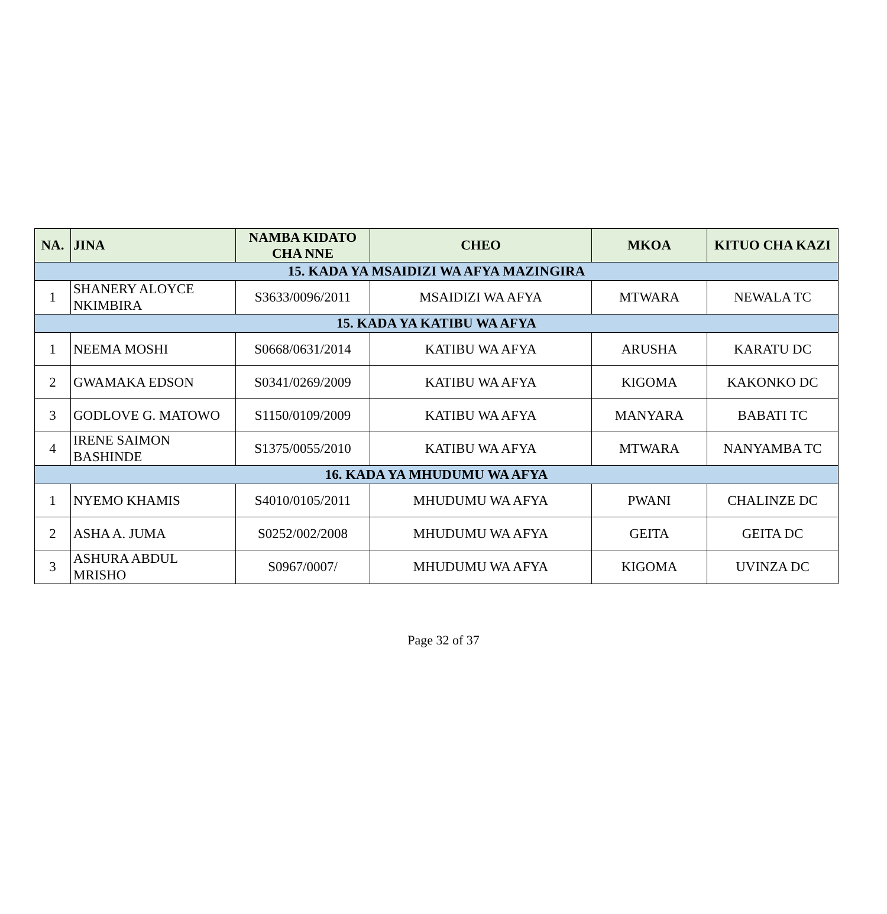| NA. | JINA | NAMBA KIDATO CHA NNE | CHEO | MKOA | KITUO CHA KAZI |
| --- | --- | --- | --- | --- | --- |
| 15. KADA YA MSAIDIZI WA AFYA MAZINGIRA | | | | | |
| 1 | SHANERY ALOYCE NKIMBIRA | S3633/0096/2011 | MSAIDIZI WA AFYA | MTWARA | NEWALA TC |
| 15. KADA YA KATIBU WA AFYA | | | | | |
| 1 | NEEMA MOSHI | S0668/0631/2014 | KATIBU WA AFYA | ARUSHA | KARATU DC |
| 2 | GWAMAKA EDSON | S0341/0269/2009 | KATIBU WA AFYA | KIGOMA | KAKONKO DC |
| 3 | GODLOVE G. MATOWO | S1150/0109/2009 | KATIBU WA AFYA | MANYARA | BABATI TC |
| 4 | IRENE SAIMON BASHINDE | S1375/0055/2010 | KATIBU WA AFYA | MTWARA | NANYAMBA TC |
| 16. KADA YA MHUDUMU WA AFYA | | | | | |
| 1 | NYEMO KHAMIS | S4010/0105/2011 | MHUDUMU WA AFYA | PWANI | CHALINZE DC |
| 2 | ASHA A. JUMA | S0252/002/2008 | MHUDUMU WA AFYA | GEITA | GEITA DC |
| 3 | ASHURA ABDUL MRISHO | S0967/0007/ | MHUDUMU WA AFYA | KIGOMA | UVINZA DC |
Page 32 of 37